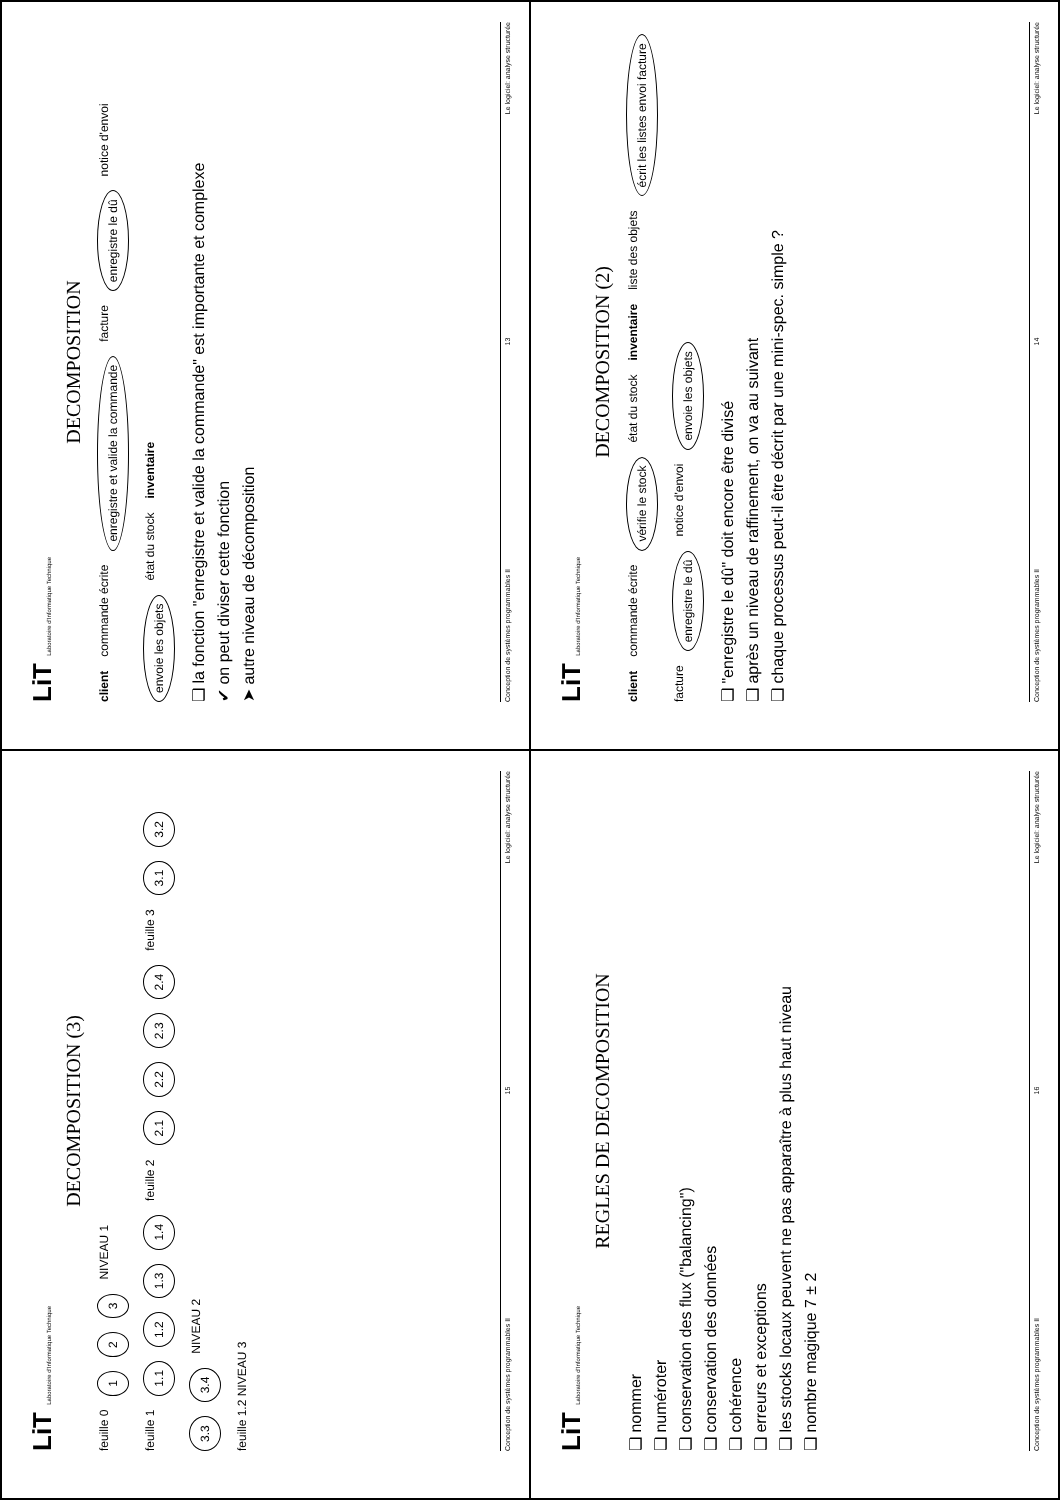LiT Laboratoire d'Informatique Technique
DECOMPOSITION
client commande écrite enregistre et valide la commande facture enregistre le dû notice d'envoi envoie les objets état du stock inventaire
❑ la fonction "enregistre et valide la commande" est importante et complexe
✔ on peut diviser cette fonction
➤ autre niveau de décomposition
Conception de systèmes programmables II 13 Le logiciel: analyse structurée
LiT Laboratoire d'Informatique Technique
DECOMPOSITION (2)
client commande écrite vérifie le stock état du stock inventaire liste des objets écrit les listes envoi facture facture enregistre le dû notice d'envoi envoie les objets
❑ "enregistre le dû" doit encore être divisé
❑ après un niveau de raffinement, on va au suivant
❑ chaque processus peut-il être décrit par une mini-spec. simple ?
Conception de systèmes programmables II 14 Le logiciel: analyse structurée
LiT Laboratoire d'Informatique Technique
DECOMPOSITION (3)
feuille 0 1 2 3 NIVEAU 1
feuille 1 1.1 1.2 1.3 1.4 feuille 2 2.1 2.2 2.3 2.4 feuille 3 3.1 3.2 3.3 3.4 NIVEAU 2
feuille 1.2 NIVEAU 3
Conception de systèmes programmables II 15 Le logiciel: analyse structurée
LiT Laboratoire d'Informatique Technique
REGLES DE DECOMPOSITION
❑ nommer
❑ numéroter
❑ conservation des flux ("balancing")
❑ conservation des données
❑ cohérence
❑ erreurs et exceptions
❑ les stocks locaux peuvent ne pas apparaître à plus haut niveau
❑ nombre magique 7 ± 2
Conception de systèmes programmables II 16 Le logiciel: analyse structurée